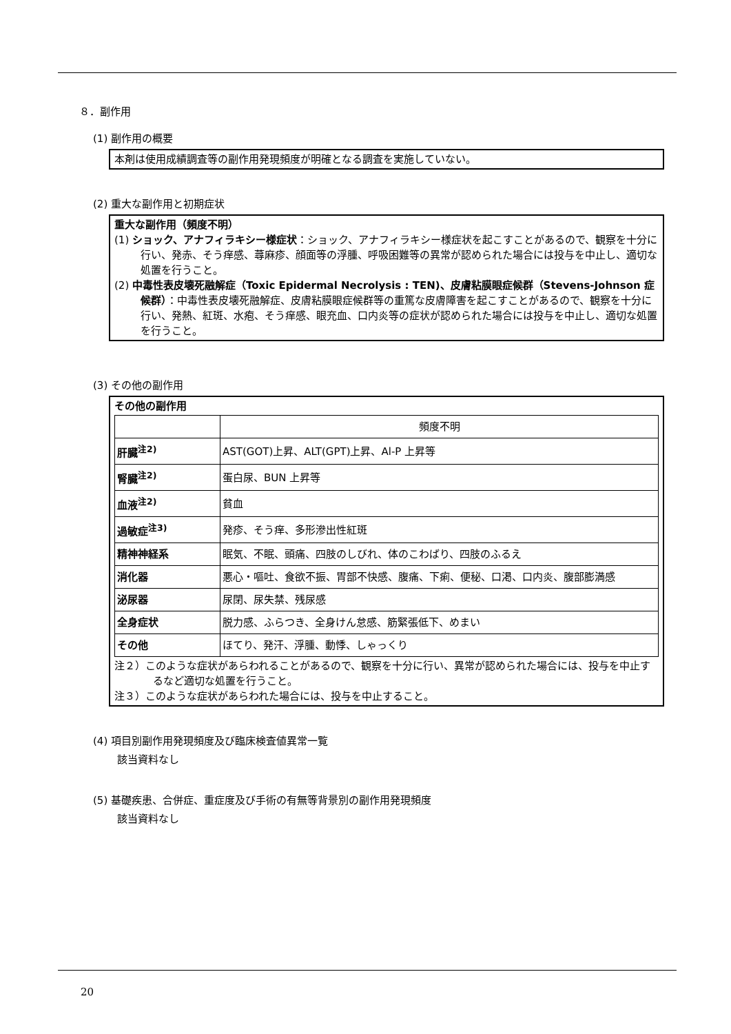８．副作用
(1) 副作用の概要
本剤は使用成績調査等の副作用発現頻度が明確となる調査を実施していない。
(2) 重大な副作用と初期症状
重大な副作用（頻度不明）
(1) ショック、アナフィラキシー様症状：ショック、アナフィラキシー様症状を起こすことがあるので、観察を十分に行い、発赤、そう痒感、蕁麻疹、顔面等の浮腫、呼吸困難等の異常が認められた場合には投与を中止し、適切な処置を行うこと。
(2) 中毒性表皮壊死融解症（Toxic Epidermal Necrolysis : TEN)、皮膚粘膜眼症候群（Stevens-Johnson 症候群）：中毒性表皮壊死融解症、皮膚粘膜眼症候群等の重篤な皮膚障害を起こすことがあるので、観察を十分に行い、発熱、紅斑、水疱、そう痒感、眼充血、口内炎等の症状が認められた場合には投与を中止し、適切な処置を行うこと。
(3) その他の副作用
その他の副作用
| | 頻度不明 |
| 肝臓<sup>注2)</sup> | AST(GOT)上昇、ALT(GPT)上昇、Al-P 上昇等 |
| 腎臓<sup>注2)</sup> | 蛋白尿、BUN 上昇等 |
| 血液<sup>注2)</sup> | 貧血 |
| 過敏症<sup>注3)</sup> | 発疹、そう痒、多形滲出性紅斑 |
| 精神神経系 | 眠気、不眠、頭痛、四肢のしびれ、体のこわばり、四肢のふるえ |
| 消化器 | 悪心・嘔吐、食欲不振、胃部不快感、腹痛、下痢、便秘、口渇、口内炎、腹部膨満感 |
| 泌尿器 | 尿閉、尿失禁、残尿感 |
| 全身症状 | 脱力感、ふらつき、全身けん怠感、筋緊張低下、めまい |
| その他 | ほてり、発汗、浮腫、動悸、しゃっくり |
注２）このような症状があらわれることがあるので、観察を十分に行い、異常が認められた場合には、投与を中止するなど適切な処置を行うこと。
注３）このような症状があらわれた場合には、投与を中止すること。
(4) 項目別副作用発現頻度及び臨床検査値異常一覧
該当資料なし
(5) 基礎疾患、合併症、重症度及び手術の有無等背景別の副作用発現頻度
該当資料なし
20